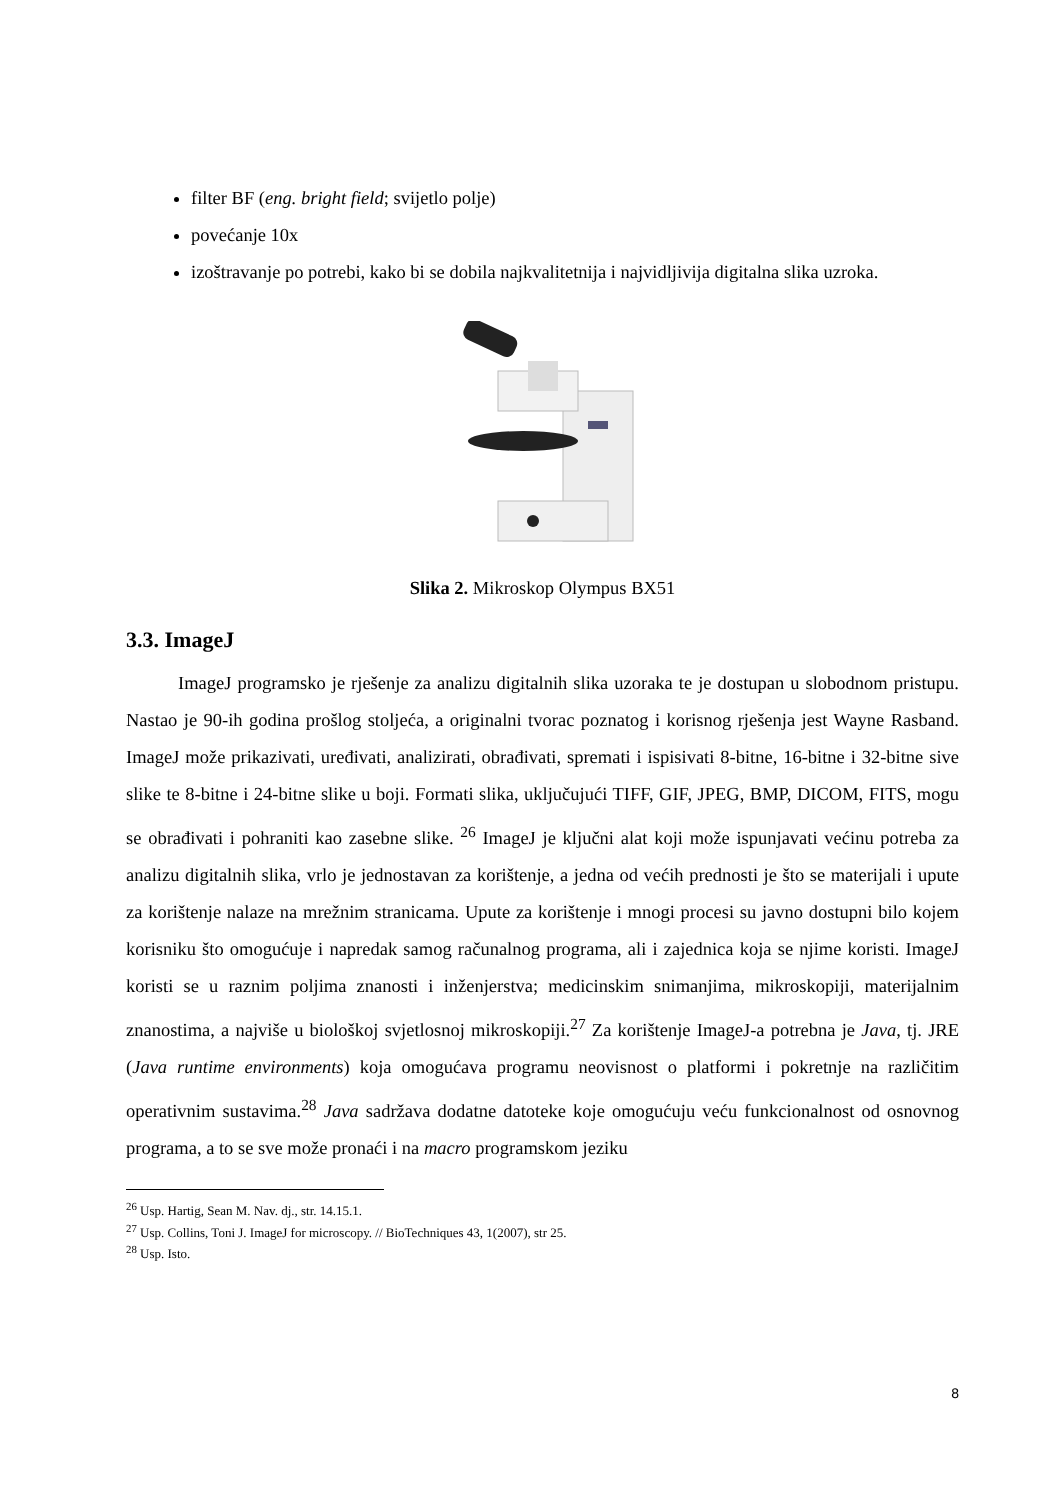filter BF (eng. bright field; svijetlo polje)
povećanje 10x
izoštravanje po potrebi, kako bi se dobila najkvalitetnija i najvidljivija digitalna slika uzroka.
Slika 2. Mikroskop Olympus BX51
3.3. ImageJ
ImageJ programsko je rješenje za analizu digitalnih slika uzoraka te je dostupan u slobodnom pristupu. Nastao je 90-ih godina prošlog stoljeća, a originalni tvorac poznatog i korisnog rješenja jest Wayne Rasband. ImageJ može prikazivati, uređivati, analizirati, obrađivati, spremati i ispisivati 8-bitne, 16-bitne i 32-bitne sive slike te 8-bitne i 24-bitne slike u boji. Formati slika, uključujući TIFF, GIF, JPEG, BMP, DICOM, FITS, mogu se obrađivati i pohraniti kao zasebne slike. <sup>26</sup> ImageJ je ključni alat koji može ispunjavati većinu potreba za analizu digitalnih slika, vrlo je jednostavan za korištenje, a jedna od većih prednosti je što se materijali i upute za korištenje nalaze na mrežnim stranicama. Upute za korištenje i mnogi procesi su javno dostupni bilo kojem korisniku što omogućuje i napredak samog računalnog programa, ali i zajednica koja se njime koristi. ImageJ koristi se u raznim poljima znanosti i inženjerstva; medicinskim snimanjima, mikroskopiji, materijalnim znanostima, a najviše u biološkoj svjetlosnoj mikroskopiji.<sup>27</sup> Za korištenje ImageJ-a potrebna je Java, tj. JRE (Java runtime environments) koja omogućava programu neovisnost o platformi i pokretnje na različitim operativnim sustavima.<sup>28</sup> Java sadržava dodatne datoteke koje omogućuju veću funkcionalnost od osnovnog programa, a to se sve može pronaći i na macro programskom jeziku
<sup>26</sup> Usp. Hartig, Sean M. Nav. dj., str. 14.15.1.
<sup>27</sup> Usp. Collins, Toni J. ImageJ for microscopy. // BioTechniques 43, 1(2007), str 25.
<sup>28</sup> Usp. Isto.
8